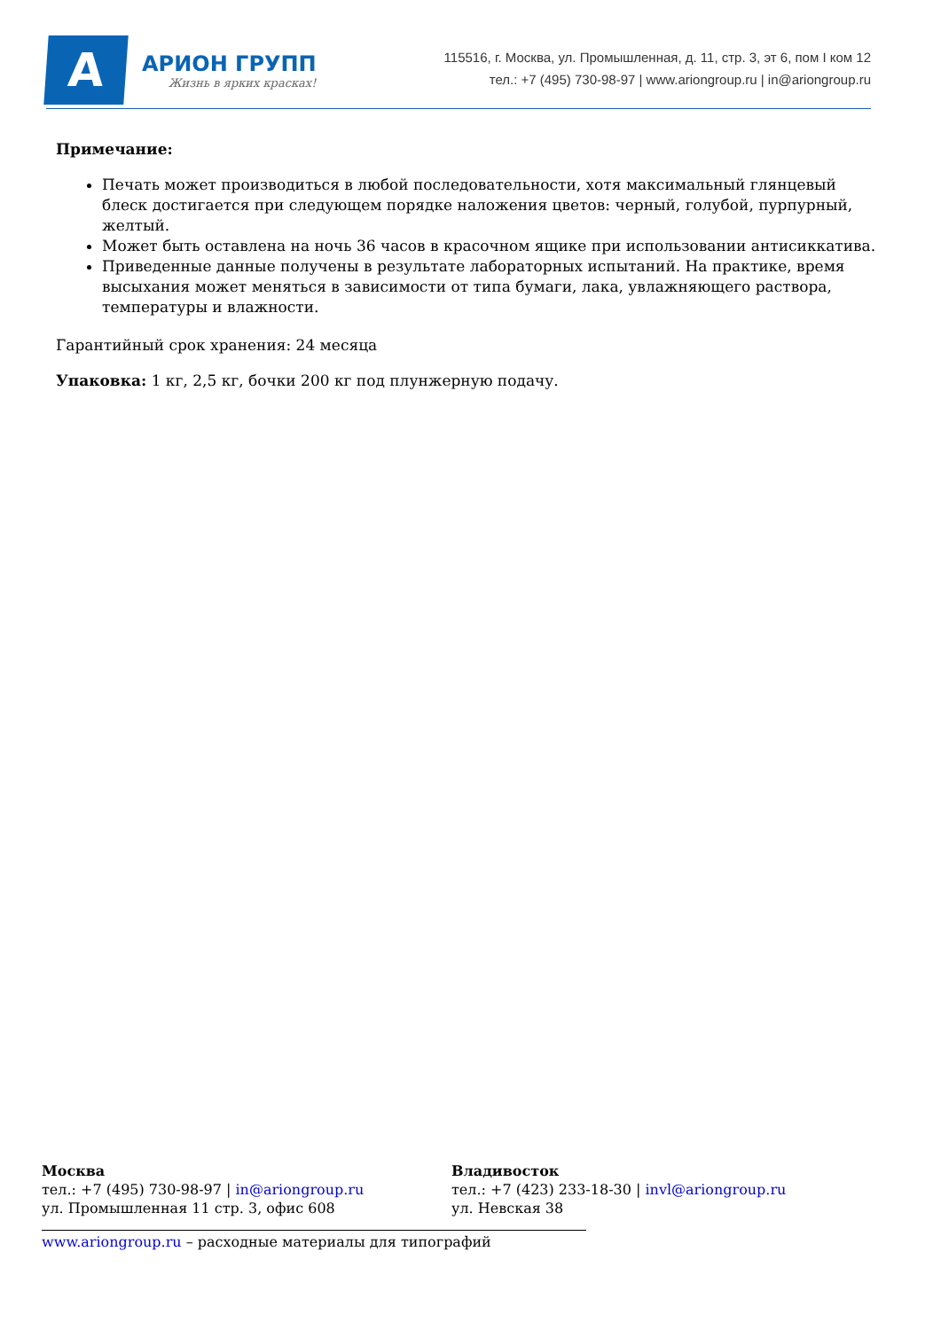A
АРИОН ГРУПП
Жизнь в ярких красках!
115516, г. Москва, ул. Промышленная, д. 11, стр. 3, эт 6, пом I ком 12
тел.: +7 (495) 730-98-97 | www.ariongroup.ru | in@ariongroup.ru
Примечание:
Печать может производиться в любой последовательности, хотя максимальный глянцевый блеск достигается при следующем порядке наложения цветов: черный, голубой, пурпурный, желтый.
Может быть оставлена на ночь 36 часов в красочном ящике при использовании антисиккатива.
Приведенные данные получены в результате лабораторных испытаний. На практике, время высыхания может меняться в зависимости от типа бумаги, лака, увлажняющего раствора, температуры и влажности.
Гарантийный срок хранения: 24 месяца
Упаковка: 1 кг, 2,5 кг, бочки 200 кг под плунжерную подачу.
Москва
тел.: +7 (495) 730-98-97 | in@ariongroup.ru
ул. Промышленная 11 стр. 3, офис 608
Владивосток
тел.: +7 (423) 233-18-30 | invl@ariongroup.ru
ул. Невская 38
www.ariongroup.ru – расходные материалы для типографий